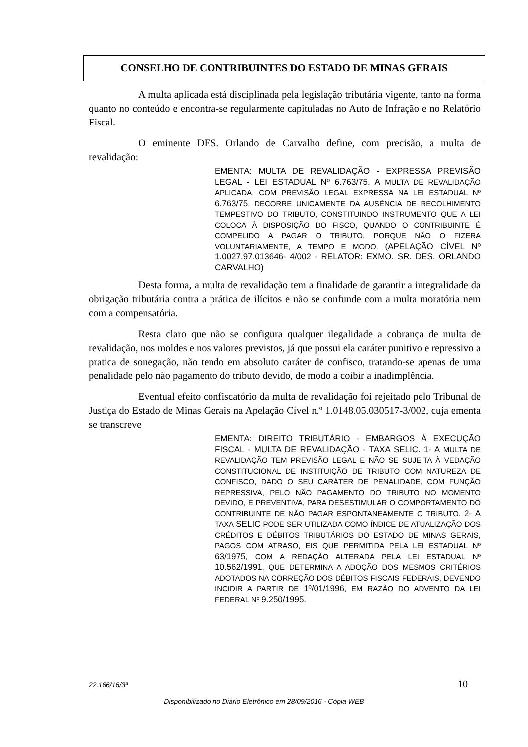CONSELHO DE CONTRIBUINTES DO ESTADO DE MINAS GERAIS
A multa aplicada está disciplinada pela legislação tributária vigente, tanto na forma quanto no conteúdo e encontra-se regularmente capituladas no Auto de Infração e no Relatório Fiscal.
O eminente DES. Orlando de Carvalho define, com precisão, a multa de revalidação:
EMENTA: MULTA DE REVALIDAÇÃO - EXPRESSA PREVISÃO LEGAL - LEI ESTADUAL Nº 6.763/75. A MULTA DE REVALIDAÇÃO APLICADA, COM PREVISÃO LEGAL EXPRESSA NA LEI ESTADUAL Nº 6.763/75, DECORRE UNICAMENTE DA AUSÊNCIA DE RECOLHIMENTO TEMPESTIVO DO TRIBUTO, CONSTITUINDO INSTRUMENTO QUE A LEI COLOCA À DISPOSIÇÃO DO FISCO, QUANDO O CONTRIBUINTE É COMPELIDO A PAGAR O TRIBUTO, PORQUE NÃO O FIZERA VOLUNTARIAMENTE, A TEMPO E MODO. (APELAÇÃO CÍVEL Nº 1.0027.97.013646- 4/002 - RELATOR: EXMO. SR. DES. ORLANDO CARVALHO)
Desta forma, a multa de revalidação tem a finalidade de garantir a integralidade da obrigação tributária contra a prática de ilícitos e não se confunde com a multa moratória nem com a compensatória.
Resta claro que não se configura qualquer ilegalidade a cobrança de multa de revalidação, nos moldes e nos valores previstos, já que possui ela caráter punitivo e repressivo a pratica de sonegação, não tendo em absoluto caráter de confisco, tratando-se apenas de uma penalidade pelo não pagamento do tributo devido, de modo a coibir a inadimplência.
Eventual efeito confiscatório da multa de revalidação foi rejeitado pelo Tribunal de Justiça do Estado de Minas Gerais na Apelação Cível n.º 1.0148.05.030517-3/002, cuja ementa se transcreve
EMENTA: DIREITO TRIBUTÁRIO - EMBARGOS À EXECUÇÃO FISCAL - MULTA DE REVALIDAÇÃO - TAXA SELIC. 1- A MULTA DE REVALIDAÇÃO TEM PREVISÃO LEGAL E NÃO SE SUJEITA À VEDAÇÃO CONSTITUCIONAL DE INSTITUIÇÃO DE TRIBUTO COM NATUREZA DE CONFISCO, DADO O SEU CARÁTER DE PENALIDADE, COM FUNÇÃO REPRESSIVA, PELO NÃO PAGAMENTO DO TRIBUTO NO MOMENTO DEVIDO, E PREVENTIVA, PARA DESESTIMULAR O COMPORTAMENTO DO CONTRIBUINTE DE NÃO PAGAR ESPONTANEAMENTE O TRIBUTO. 2- A TAXA SELIC PODE SER UTILIZADA COMO ÍNDICE DE ATUALIZAÇÃO DOS CRÉDITOS E DÉBITOS TRIBUTÁRIOS DO ESTADO DE MINAS GERAIS, PAGOS COM ATRASO, EIS QUE PERMITIDA PELA LEI ESTADUAL Nº 63/1975, COM A REDAÇÃO ALTERADA PELA LEI ESTADUAL Nº 10.562/1991, QUE DETERMINA A ADOÇÃO DOS MESMOS CRITÉRIOS ADOTADOS NA CORREÇÃO DOS DÉBITOS FISCAIS FEDERAIS, DEVENDO INCIDIR A PARTIR DE 1º/01/1996, EM RAZÃO DO ADVENTO DA LEI FEDERAL Nº 9.250/1995.
22.166/16/3ª 10
Disponibilizado no Diário Eletrônico em 28/09/2016 - Cópia WEB